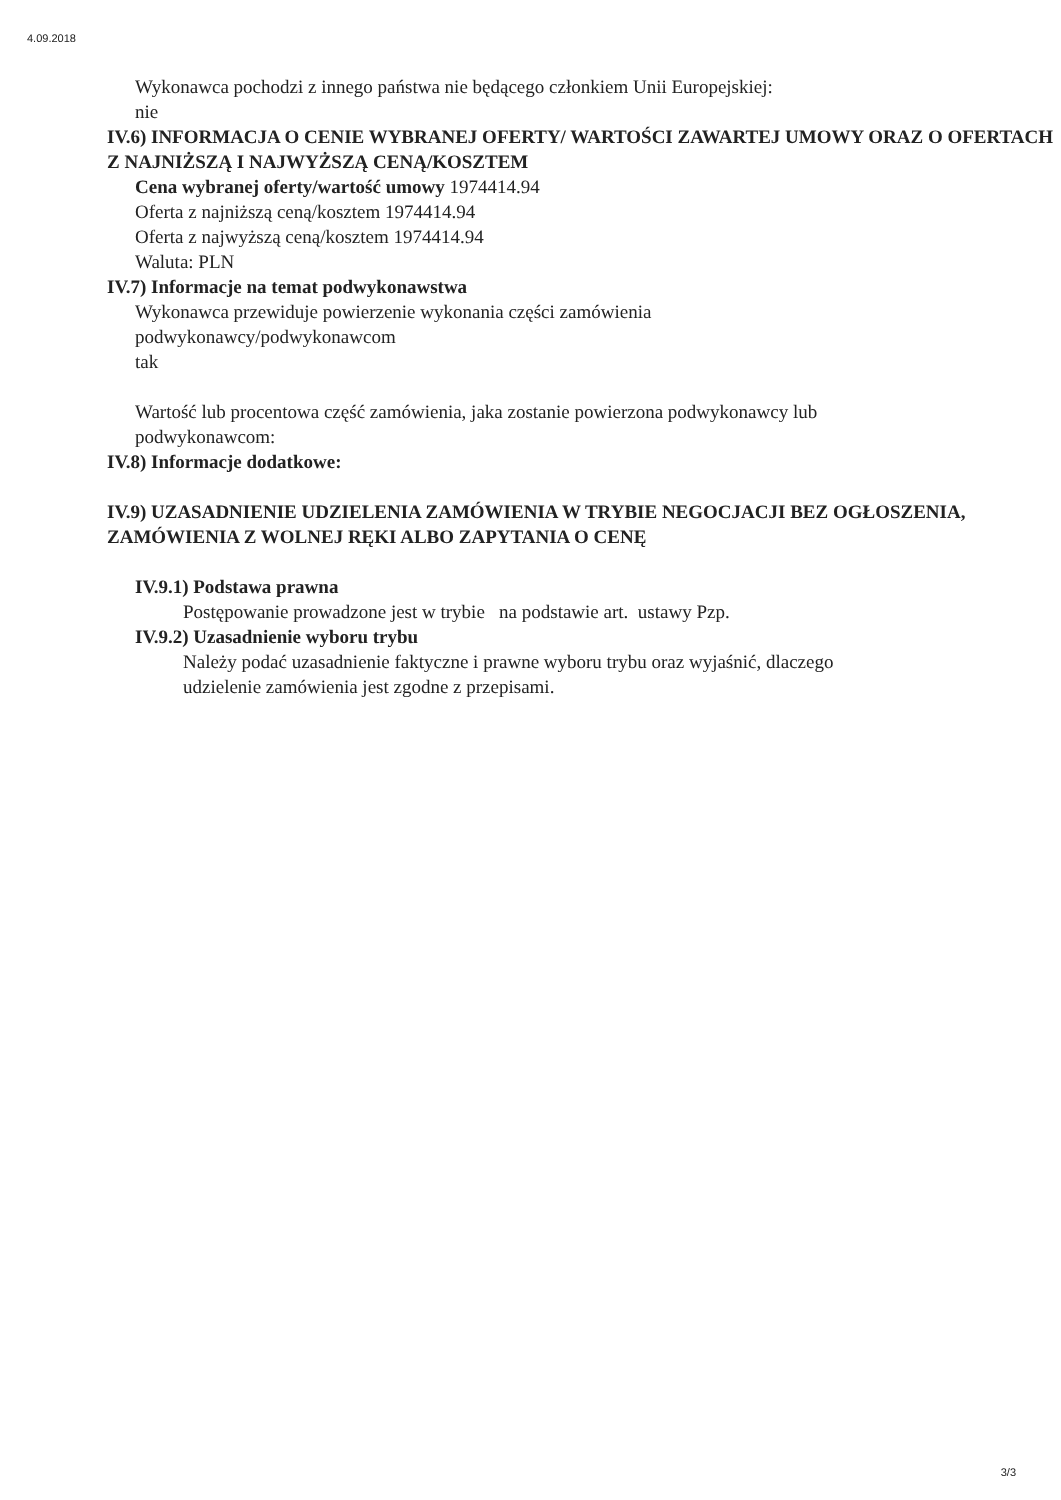4.09.2018
Wykonawca pochodzi z innego państwa nie będącego członkiem Unii Europejskiej:
nie
IV.6) INFORMACJA O CENIE WYBRANEJ OFERTY/ WARTOŚCI ZAWARTEJ UMOWY ORAZ O OFERTACH Z NAJNIŻSZĄ I NAJWYŻSZĄ CENĄ/KOSZTEM
Cena wybranej oferty/wartość umowy 1974414.94
Oferta z najniższą ceną/kosztem 1974414.94
Oferta z najwyższą ceną/kosztem 1974414.94
Waluta: PLN
IV.7) Informacje na temat podwykonawstwa
Wykonawca przewiduje powierzenie wykonania części zamówienia
podwykonawcy/podwykonawcom
tak
Wartość lub procentowa część zamówienia, jaka zostanie powierzona podwykonawcy lub
podwykonawcom:
IV.8) Informacje dodatkowe:
IV.9) UZASADNIENIE UDZIELENIA ZAMÓWIENIA W TRYBIE NEGOCJACJI BEZ OGŁOSZENIA, ZAMÓWIENIA Z WOLNEJ RĘKI ALBO ZAPYTANIA O CENĘ
IV.9.1) Podstawa prawna
Postępowanie prowadzone jest w trybie na podstawie art. ustawy Pzp.
IV.9.2) Uzasadnienie wyboru trybu
Należy podać uzasadnienie faktyczne i prawne wyboru trybu oraz wyjaśnić, dlaczego
udzielenie zamówienia jest zgodne z przepisami.
3/3